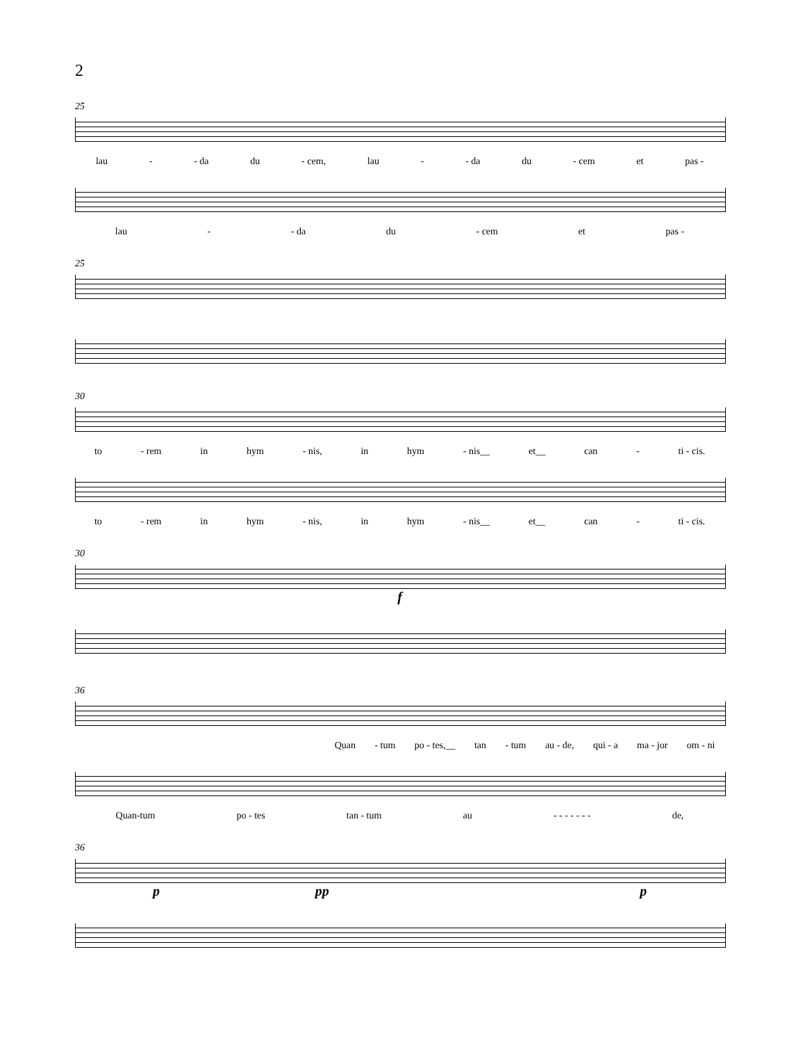2
25
lau - - da du - cem, lau - - da du - cem et pas -
lau - - da du - cem et pas -
25
30
to - rem in hym - nis, in hym - nis__ et__ can - ti - cis.
to - rem in hym - nis, in hym - nis__ et__ can - ti - cis.
30
f
36
Quan - tum po - tes,__ tan - tum au - de, qui - a ma - jor om - ni
Quan-tum po - tes tan - tum au - - - - - - - de,
36
p pp p